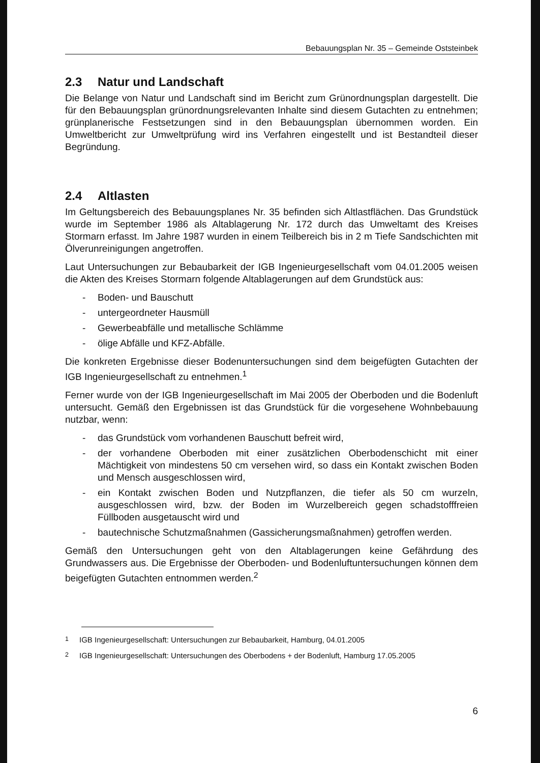Bebauungsplan Nr. 35 – Gemeinde Oststeinbek
2.3 Natur und Landschaft
Die Belange von Natur und Landschaft sind im Bericht zum Grünordnungsplan dargestellt. Die für den Bebauungsplan grünordnungsrelevanten Inhalte sind diesem Gutachten zu entnehmen; grünplanerische Festsetzungen sind in den Bebauungsplan übernommen worden. Ein Umweltbericht zur Umweltprüfung wird ins Verfahren eingestellt und ist Bestandteil dieser Begründung.
2.4 Altlasten
Im Geltungsbereich des Bebauungsplanes Nr. 35 befinden sich Altlastflächen. Das Grundstück wurde im September 1986 als Altablagerung Nr. 172 durch das Umweltamt des Kreises Stormarn erfasst. Im Jahre 1987 wurden in einem Teilbereich bis in 2 m Tiefe Sandschichten mit Ölverunreinigungen angetroffen.
Laut Untersuchungen zur Bebaubarkeit der IGB Ingenieurgesellschaft vom 04.01.2005 weisen die Akten des Kreises Stormarn folgende Altablagerungen auf dem Grundstück aus:
- Boden- und Bauschutt
- untergeordneter Hausmüll
- Gewerbeabfälle und metallische Schlämme
- ölige Abfälle und KFZ-Abfälle.
Die konkreten Ergebnisse dieser Bodenuntersuchungen sind dem beigefügten Gutachten der IGB Ingenieurgesellschaft zu entnehmen.<sup>1</sup>
Ferner wurde von der IGB Ingenieurgesellschaft im Mai 2005 der Oberboden und die Bodenluft untersucht. Gemäß den Ergebnissen ist das Grundstück für die vorgesehene Wohnbebauung nutzbar, wenn:
- das Grundstück vom vorhandenen Bauschutt befreit wird,
- der vorhandene Oberboden mit einer zusätzlichen Oberbodenschicht mit einer Mächtigkeit von mindestens 50 cm versehen wird, so dass ein Kontakt zwischen Boden und Mensch ausgeschlossen wird,
- ein Kontakt zwischen Boden und Nutzpflanzen, die tiefer als 50 cm wurzeln, ausgeschlossen wird, bzw. der Boden im Wurzelbereich gegen schadstofffreien Füllboden ausgetauscht wird und
- bautechnische Schutzmaßnahmen (Gassicherungsmaßnahmen) getroffen werden.
Gemäß den Untersuchungen geht von den Altablagerungen keine Gefährdung des Grundwassers aus. Die Ergebnisse der Oberboden- und Bodenluftuntersuchungen können dem beigefügten Gutachten entnommen werden.<sup>2</sup>
<sup>1</sup> IGB Ingenieurgesellschaft: Untersuchungen zur Bebaubarkeit, Hamburg, 04.01.2005
<sup>2</sup> IGB Ingenieurgesellschaft: Untersuchungen des Oberbodens + der Bodenluft, Hamburg 17.05.2005
6